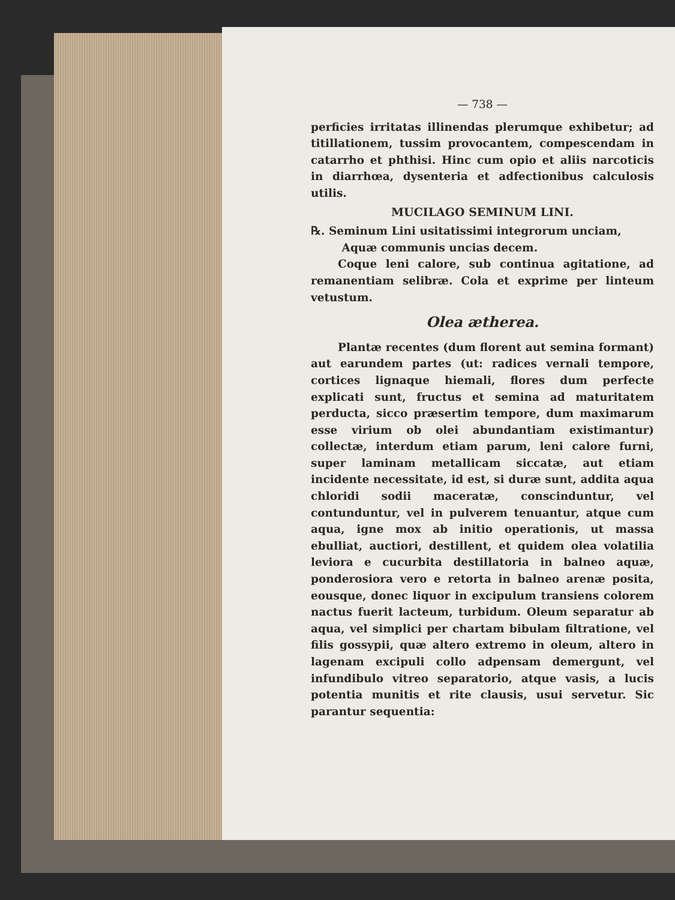— 738 —
perficies irritatas illinendas plerumque exhibetur; ad titillationem, tussim provocantem, compescendam in catarrho et phthisi. Hinc cum opio et aliis narcoticis in diarrhœa, dysenteria et adfectionibus calculosis utilis.
MUCILAGO SEMINUM LINI.
℞. Seminum Lini usitatissimi integrorum unciam,
Aquæ communis uncias decem.
Coque leni calore, sub continua agitatione, ad remanentiam selibræ. Cola et exprime per linteum vetustum.
Olea ætherea.
Plantæ recentes (dum florent aut semina formant) aut earundem partes (ut: radices vernali tempore, cortices lignaque hiemali, flores dum perfecte explicati sunt, fructus et semina ad maturitatem perducta, sicco præsertim tempore, dum maximarum esse virium ob olei abundantiam existimantur) collectæ, interdum etiam parum, leni calore furni, super laminam metallicam siccatæ, aut etiam incidente necessitate, id est, si duræ sunt, addita aqua chloridi sodii maceratæ, conscinduntur, vel contunduntur, vel in pulverem tenuantur, atque cum aqua, igne mox ab initio operationis, ut massa ebulliat, auctiori, destillent, et quidem olea volatilia leviora e cucurbita destillatoria in balneo aquæ, ponderosiora vero e retorta in balneo arenæ posita, eousque, donec liquor in excipulum transiens colorem nactus fuerit lacteum, turbidum. Oleum separatur ab aqua, vel simplici per chartam bibulam filtratione, vel filis gossypii, quæ altero extremo in oleum, altero in lagenam excipuli collo adpensam demergunt, vel infundibulo vitreo separatorio, atque vasis, a lucis potentia munitis et rite clausis, usui servetur. Sic parantur sequentia: